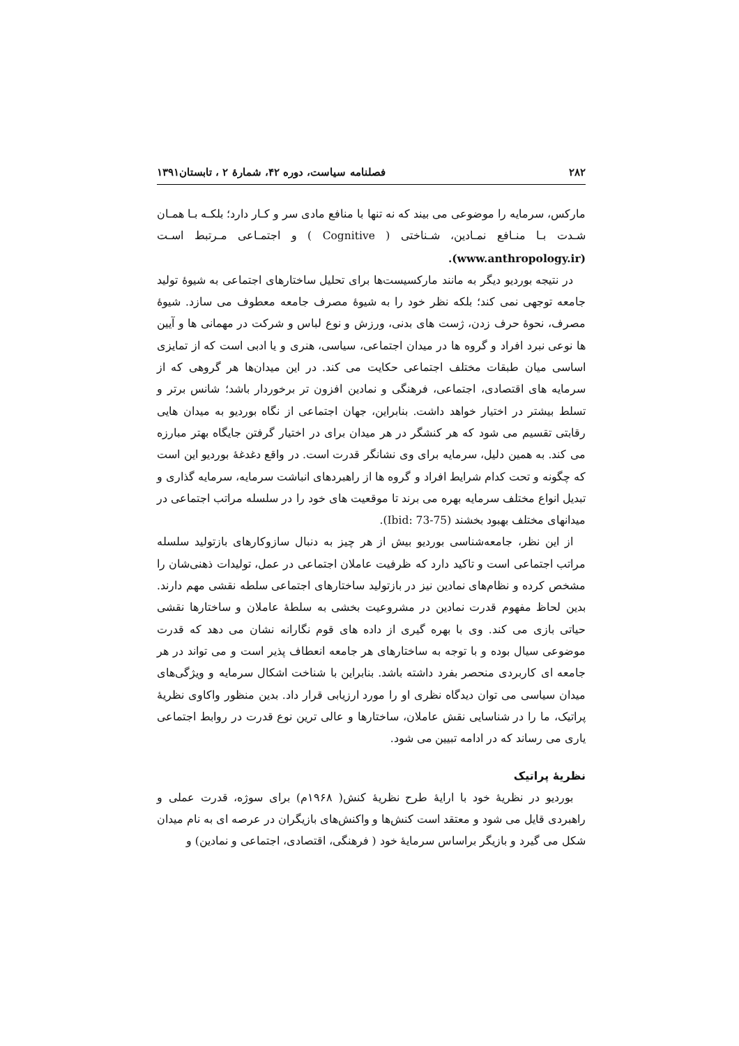۲۸۲ فصلنامه سیاست، دوره ۴۲، شمارهٔ ۲ ، تابستان۱۳۹۱
مارکس، سرمایه را موضوعی می بیند که نه تنها با منافع مادی سر و کـار دارد؛ بلکـه بـا همـان شـدت بـا منـافع نمـادین، شـناختی ( Cognitive ) و اجتمـاعی مـرتبط اسـت (www.anthropology.ir).
در نتیجه بوردیو دیگر به مانند مارکسیست‌ها برای تحلیل ساختارهای اجتماعی به شیوهٔ تولید جامعه توجهی نمی کند؛ بلکه نظر خود را به شیوهٔ مصرف جامعه معطوف می سازد. شیوهٔ مصرف، نحوهٔ حرف زدن، ژست های بدنی، ورزش و نوع لباس و شرکت در مهمانی ها و آیین ها نوعی نبرد افراد و گروه ها در میدان اجتماعی، سیاسی، هنری و یا ادبی است که از تمایزی اساسی میان طبقات مختلف اجتماعی حکایت می کند. در این میدان‌ها هر گروهی که از سرمایه های اقتصادی، اجتماعی، فرهنگی و نمادین افزون تر برخوردار باشد؛ شانس برتر و تسلط بیشتر در اختیار خواهد داشت. بنابراین، جهان اجتماعی از نگاه بوردیو به میدان هایی رقابتی تقسیم می شود که هر کنشگر در هر میدان برای در اختیار گرفتن جایگاه بهتر مبارزه می کند. به همین دلیل، سرمایه برای وی نشانگر قدرت است. در واقع دغدغهٔ بوردیو این است که چگونه و تحت کدام شرایط افراد و گروه ها از راهبردهای انباشت سرمایه، سرمایه گذاری و تبدیل انواع مختلف سرمایه بهره می برند تا موقعیت های خود را در سلسله مراتب اجتماعی در میدانهای مختلف بهبود بخشند (Ibid: 73-75).
از این نظر، جامعه‌شناسی بوردیو بیش از هر چیز به دنبال سازوکارهای بازتولید سلسله مراتب اجتماعی است و تاکید دارد که ظرفیت عاملان اجتماعی در عمل، تولیدات ذهنی‌شان را مشخص کرده و نظام‌های نمادین نیز در بازتولید ساختارهای اجتماعی سلطه نقشی مهم دارند. بدین لحاظ مفهوم قدرت نمادین در مشروعیت بخشی به سلطهٔ عاملان و ساختارها نقشی حیاتی بازی می کند. وی با بهره گیری از داده های قوم نگارانه نشان می دهد که قدرت موضوعی سیال بوده و با توجه به ساختارهای هر جامعه انعطاف پذیر است و می تواند در هر جامعه ای کاربردی منحصر بفرد داشته باشد. بنابراین با شناخت اشکال سرمایه و ویژگی‌های میدان سیاسی می توان دیدگاه نظری او را مورد ارزیابی قرار داد. بدین منظور واکاوی نظریهٔ پراتیک، ما را در شناسایی نقش عاملان، ساختارها و عالی ترین نوع قدرت در روابط اجتماعی یاری می رساند که در ادامه تبیین می شود.
نظریهٔ پراتیک
بوردیو در نظریهٔ خود با ارایهٔ طرح نظریهٔ کنش( ۱۹۶۸م) برای سوژه، قدرت عملی و راهبردی قایل می شود و معتقد است کنش‌ها و واکنش‌های بازیگران در عرصه ای به نام میدان شکل می گیرد و بازیگر براساس سرمایهٔ خود ( فرهنگی، اقتصادی، اجتماعی و نمادین) و